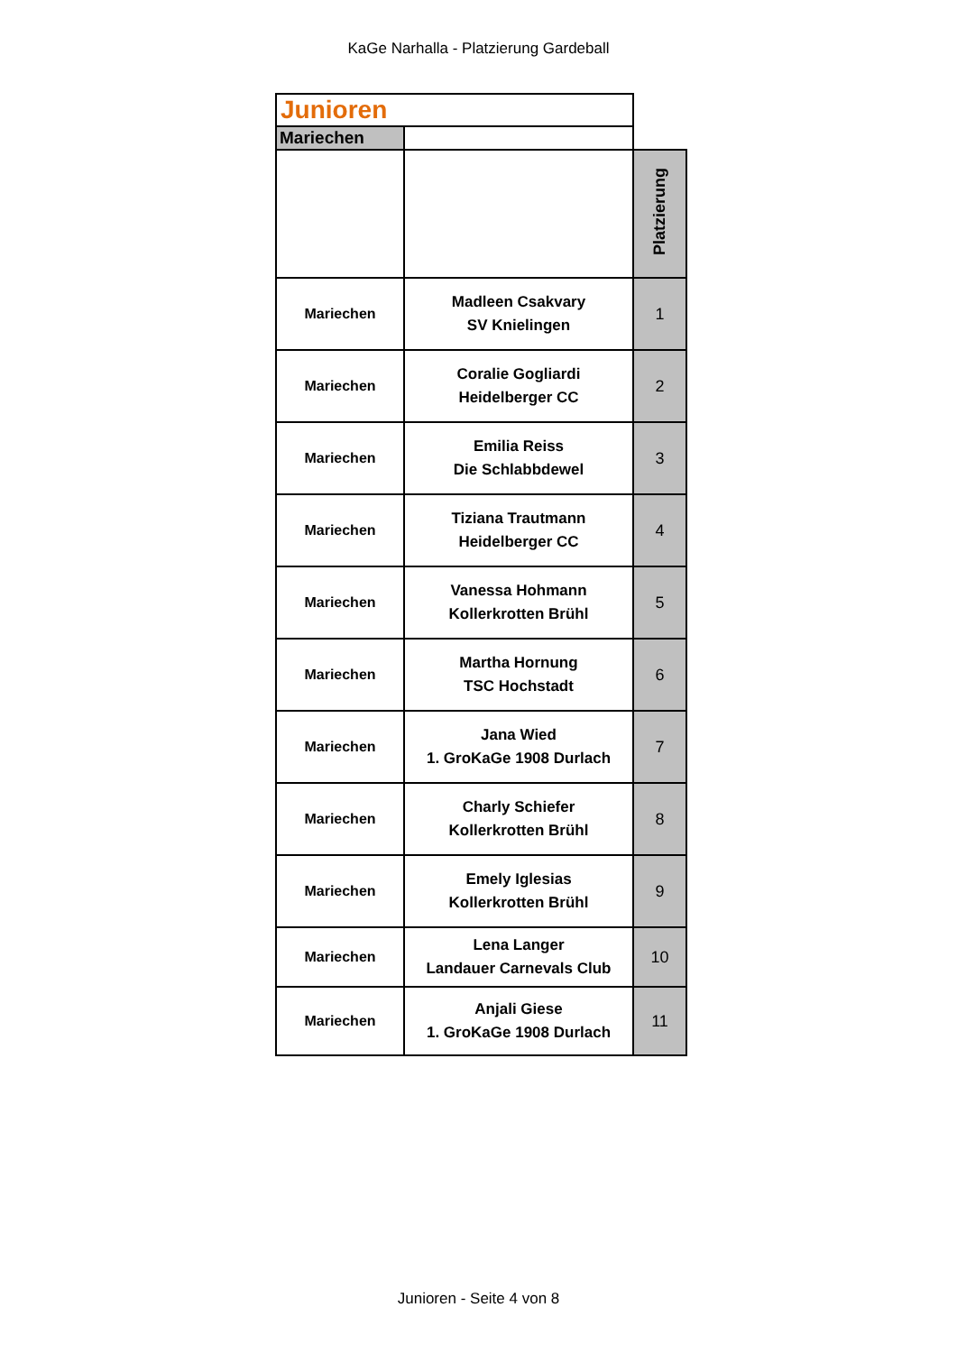KaGe Narhalla - Platzierung Gardeball
| Junioren | | |
| Mariechen | | |
| | | Platzierung |
| Mariechen | Madleen Csakvary SV Knielingen | 1 |
| Mariechen | Coralie Gogliardi Heidelberger CC | 2 |
| Mariechen | Emilia Reiss Die Schlabbdewel | 3 |
| Mariechen | Tiziana Trautmann Heidelberger CC | 4 |
| Mariechen | Vanessa Hohmann Kollerkrotten Brühl | 5 |
| Mariechen | Martha Hornung TSC Hochstadt | 6 |
| Mariechen | Jana Wied 1. GroKaGe 1908 Durlach | 7 |
| Mariechen | Charly Schiefer Kollerkrotten Brühl | 8 |
| Mariechen | Emely Iglesias Kollerkrotten Brühl | 9 |
| Mariechen | Lena Langer Landauer Carnevals Club | 10 |
| Mariechen | Anjali Giese 1. GroKaGe 1908 Durlach | 11 |
Junioren - Seite 4 von 8